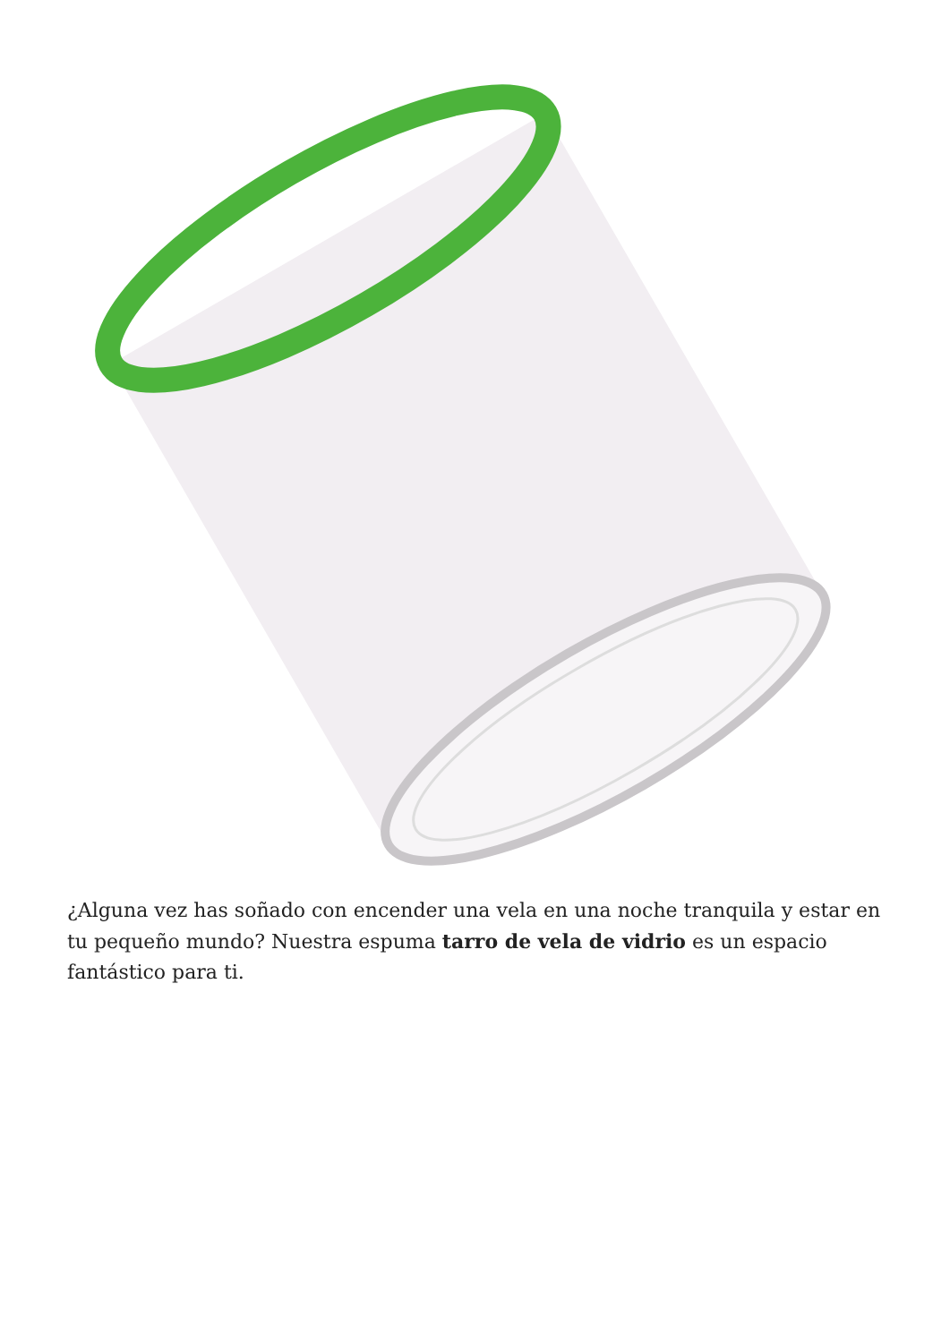¿Alguna vez has soñado con encender una vela en una noche tranquila y estar en tu pequeño mundo? Nuestra espuma tarro de vela de vidrio es un espacio fantástico para ti.